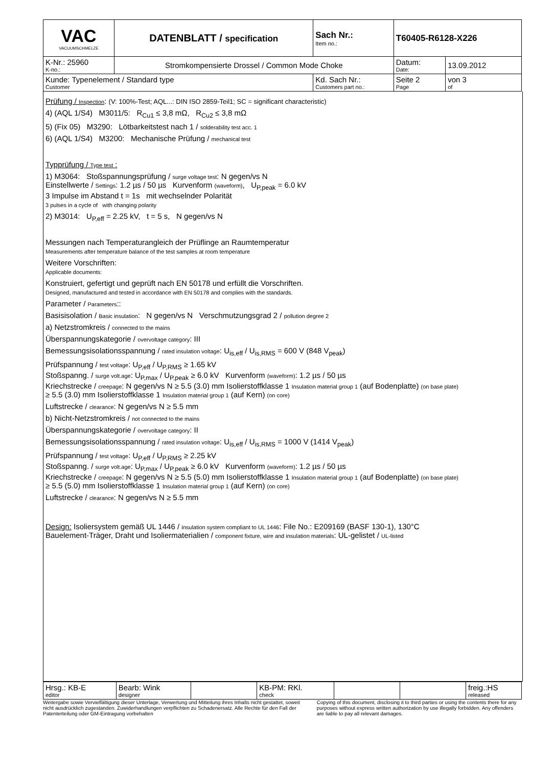| VAC VACUUMSCHMELZE | DATENBLATT / specification | | Sach Nr.: Item no.: | T60405-R6128-X226 | |
| K-Nr.: 25960 K-no.: | Stromkompensierte Drossel / Common Mode Choke | | | Datum: Date: | 13.09.2012 |
| Kunde: Typenelement / Standard type Customer | | Kd. Sach Nr.: Customers part no.: | | Seite 2 Page | von 3 of |
Prüfung / Inspection: (V: 100%-Test; AQL...: DIN ISO 2859-Teil1; SC = significant characteristic)
4) (AQL 1/S4) M3011/5: R<sub>Cu1</sub> ≤ 3,8 mΩ, R<sub>Cu2</sub> ≤ 3,8 mΩ
5) (Fix 05) M3290: Lötbarkeitstest nach 1 / solderability test acc. 1
6) (AQL 1/S4) M3200: Mechanische Prüfung / mechanical test
Typprüfung / Type test :
1) M3064: Stoßspannungsprüfung / surge voltage test: N gegen/vs N
Einstellwerte / Settings: 1.2 µs / 50 µs Kurvenform (waveform), U<sub>P,peak</sub> = 6.0 kV
3 Impulse im Abstand t = 1s mit wechselnder Polarität
3 pulses in a cycle of with changing polarity
2) M3014: U<sub>P,eff</sub> = 2.25 kV, t = 5 s, N gegen/vs N
Messungen nach Temperaturangleich der Prüflinge an Raumtemperatur
Measurements after temperature balance of the test samples at room temperature
Weitere Vorschriften:
Applicable documents:
Konstruiert, gefertigt und geprüft nach EN 50178 und erfüllt die Vorschriften.
Designed, manufactured and tested in accordance with EN 50178 and complies with the standards.
Parameter / Parameters::
Basisisolation / Basic insulation: N gegen/vs N Verschmutzungsgrad 2 / pollution degree 2
a) Netzstromkreis / connected to the mains
Überspannungskategorie / overvoltage category: III
Bemessungsisolationsspannung / rated insulation voltage: U<sub>is,eff</sub> / U<sub>is,RMS</sub> = 600 V (848 V<sub>peak</sub>)
Prüfspannung / test voltage: U<sub>P,eff</sub> / U<sub>P,RMS</sub> ≥ 1.65 kV
Stoßspanng. / surge volt.age: U<sub>P,max</sub> / U<sub>P,peak</sub> ≥ 6.0 kV Kurvenform (waveform): 1.2 µs / 50 µs
Kriechstrecke / creepage: N gegen/vs N ≥ 5.5 (3.0) mm Isolierstoffklasse 1 Insulation material group 1 (auf Bodenplatte) (on base plate)
≥ 5.5 (3.0) mm Isolierstoffklasse 1 Insulation material group 1 (auf Kern) (on core)
Luftstrecke / clearance: N gegen/vs N ≥ 5.5 mm
b) Nicht-Netzstromkreis / not connected to the mains
Überspannungskategorie / overvoltage category: II
Bemessungsisolationsspannung / rated insulation voltage: U<sub>is,eff</sub> / U<sub>is,RMS</sub> = 1000 V (1414 V<sub>peak</sub>)
Prüfspannung / test voltage: U<sub>P,eff</sub> / U<sub>P,RMS</sub> ≥ 2.25 kV
Stoßspanng. / surge volt.age: U<sub>P,max</sub> / U<sub>P,peak</sub> ≥ 6.0 kV Kurvenform (waveform): 1.2 µs / 50 µs
Kriechstrecke / creepage: N gegen/vs N ≥ 5.5 (5.0) mm Isolierstoffklasse 1 Insulation material group 1 (auf Bodenplatte) (on base plate)
≥ 5.5 (5.0) mm Isolierstoffklasse 1 Insulation material group 1 (auf Kern) (on core)
Luftstrecke / clearance: N gegen/vs N ≥ 5.5 mm
Design: Isoliersystem gemäß UL 1446 / insulation system compliant to UL 1446: File No.: E209169 (BASF 130-1), 130°C
Bauelement-Träger, Draht und Isoliermaterialien / component fixture, wire and insulation materials: UL-gelistet / UL-listed
| Hrsg.: KB-E editor | Bearb: Wink designer | | KB-PM: RKl. check | | | freig.:HS released |
Weitergabe sowie Vervielfältigung dieser Unterlage, Verwertung und Mitteilung ihres Inhalts nicht gestattet, soweit nicht ausdrücklich zugestanden. Zuwiderhandlungen verpflichten zu Schadenersatz. Alle Rechte für den Fall der Patenterteilung oder GM-Eintragung vorbehalten
Copying of this document, disclosing it to third parties or using the contents there for any purposes without express written authorization by use illegally forbidden. Any offenders are liable to pay all relevant damages.